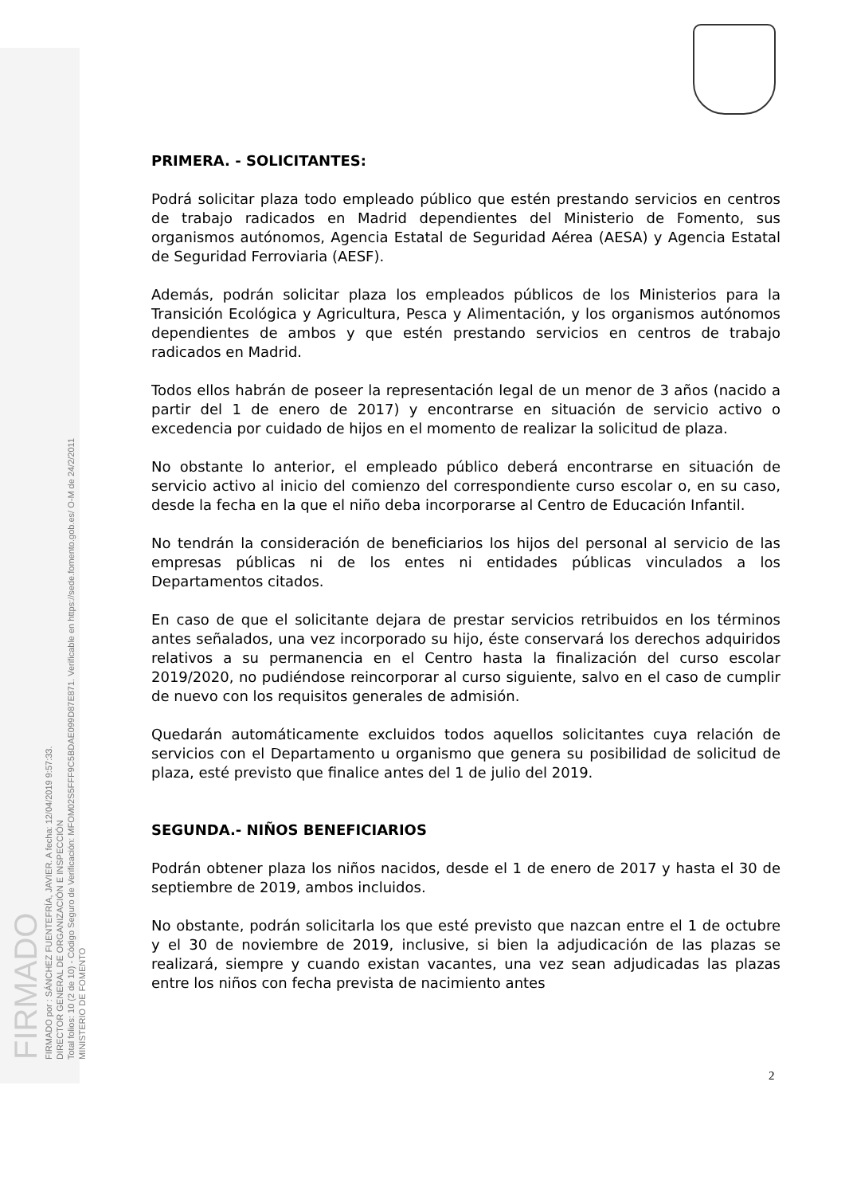FIRMADO
FIRMADO por : SÁNCHEZ FUENTEFRÍA, JAVIER. A fecha: 12/04/2019 9:57:33.
DIRECTOR GENERAL DE ORGANIZACIÓN E INSPECCIÓN
Total folios: 10 (2 de 10) - Código Seguro de Verificación: MFOM02S5FFF9C5BDAE099D87E871. Verificable en https://sede.fomento.gob.es/ O-M de 24/2/2011
MINISTERIO DE FOMENTO
PRIMERA. - SOLICITANTES:
Podrá solicitar plaza todo empleado público que estén prestando servicios en centros de trabajo radicados en Madrid dependientes del Ministerio de Fomento, sus organismos autónomos, Agencia Estatal de Seguridad Aérea (AESA) y Agencia Estatal de Seguridad Ferroviaria (AESF).
Además, podrán solicitar plaza los empleados públicos de los Ministerios para la Transición Ecológica y Agricultura, Pesca y Alimentación, y los organismos autónomos dependientes de ambos y que estén prestando servicios en centros de trabajo radicados en Madrid.
Todos ellos habrán de poseer la representación legal de un menor de 3 años (nacido a partir del 1 de enero de 2017) y encontrarse en situación de servicio activo o excedencia por cuidado de hijos en el momento de realizar la solicitud de plaza.
No obstante lo anterior, el empleado público deberá encontrarse en situación de servicio activo al inicio del comienzo del correspondiente curso escolar o, en su caso, desde la fecha en la que el niño deba incorporarse al Centro de Educación Infantil.
No tendrán la consideración de beneficiarios los hijos del personal al servicio de las empresas públicas ni de los entes ni entidades públicas vinculados a los Departamentos citados.
En caso de que el solicitante dejara de prestar servicios retribuidos en los términos antes señalados, una vez incorporado su hijo, éste conservará los derechos adquiridos relativos a su permanencia en el Centro hasta la finalización del curso escolar 2019/2020, no pudiéndose reincorporar al curso siguiente, salvo en el caso de cumplir de nuevo con los requisitos generales de admisión.
Quedarán automáticamente excluidos todos aquellos solicitantes cuya relación de servicios con el Departamento u organismo que genera su posibilidad de solicitud de plaza, esté previsto que finalice antes del 1 de julio del 2019.
SEGUNDA.- NIÑOS BENEFICIARIOS
Podrán obtener plaza los niños nacidos, desde el 1 de enero de 2017 y hasta el 30 de septiembre de 2019, ambos incluidos.
No obstante, podrán solicitarla los que esté previsto que nazcan entre el 1 de octubre y el 30 de noviembre de 2019, inclusive, si bien la adjudicación de las plazas se realizará, siempre y cuando existan vacantes, una vez sean adjudicadas las plazas entre los niños con fecha prevista de nacimiento antes
2